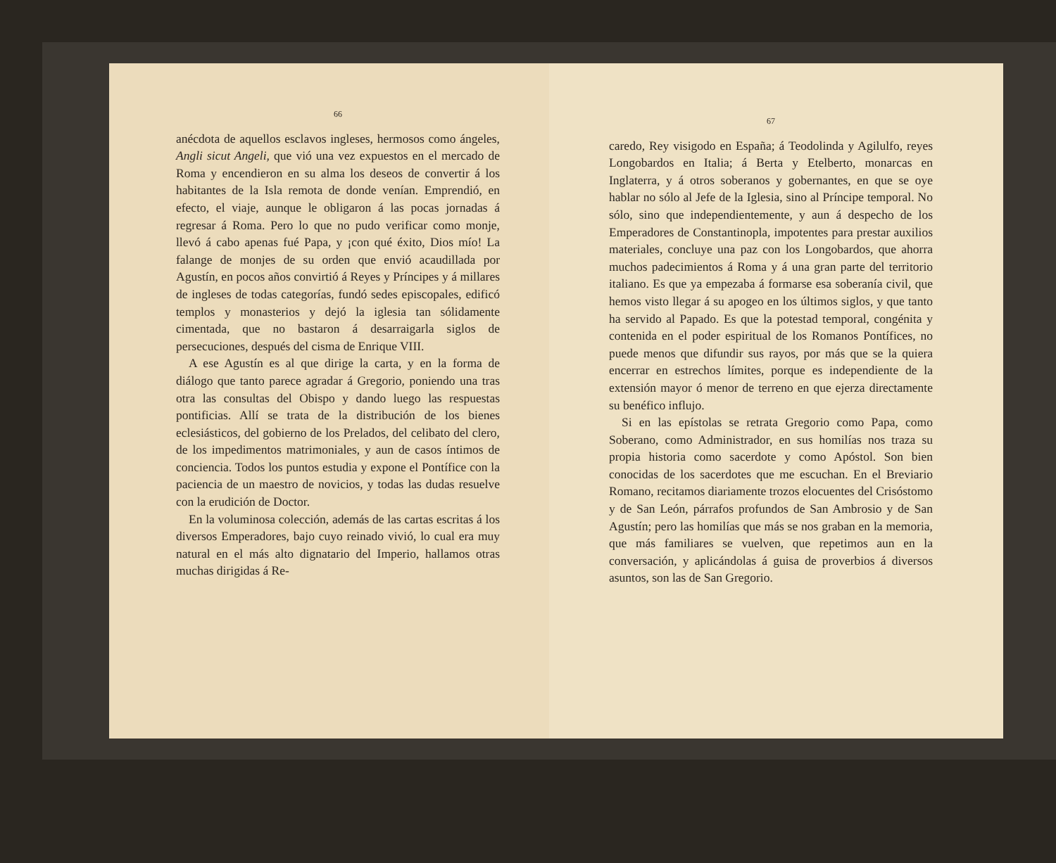66
anécdota de aquellos esclavos ingleses, hermosos como ángeles, Angli sicut Angeli, que vió una vez expuestos en el mercado de Roma y encendieron en su alma los deseos de convertir á los habitantes de la Isla remota de donde venían. Emprendió, en efecto, el viaje, aunque le obligaron á las pocas jornadas á regresar á Roma. Pero lo que no pudo verificar como monje, llevó á cabo apenas fué Papa, y ¡con qué éxito, Dios mío! La falange de monjes de su orden que envió acaudillada por Agustín, en pocos años convirtió á Reyes y Príncipes y á millares de ingleses de todas categorías, fundó sedes episcopales, edificó templos y monasterios y dejó la iglesia tan sólidamente cimentada, que no bastaron á desarraigarla siglos de persecuciones, después del cisma de Enrique VIII.
A ese Agustín es al que dirige la carta, y en la forma de diálogo que tanto parece agradar á Gregorio, poniendo una tras otra las consultas del Obispo y dando luego las respuestas pontificias. Allí se trata de la distribución de los bienes eclesiásticos, del gobierno de los Prelados, del celibato del clero, de los impedimentos matrimoniales, y aun de casos íntimos de conciencia. Todos los puntos estudia y expone el Pontífice con la paciencia de un maestro de novicios, y todas las dudas resuelve con la erudición de Doctor.
En la voluminosa colección, además de las cartas escritas á los diversos Emperadores, bajo cuyo reinado vivió, lo cual era muy natural en el más alto dignatario del Imperio, hallamos otras muchas dirigidas á Re-
67
caredo, Rey visigodo en España; á Teodolinda y Agilulfo, reyes Longobardos en Italia; á Berta y Etelberto, monarcas en Inglaterra, y á otros soberanos y gobernantes, en que se oye hablar no sólo al Jefe de la Iglesia, sino al Príncipe temporal. No sólo, sino que independientemente, y aun á despecho de los Emperadores de Constantinopla, impotentes para prestar auxilios materiales, concluye una paz con los Longobardos, que ahorra muchos padecimientos á Roma y á una gran parte del territorio italiano. Es que ya empezaba á formarse esa soberanía civil, que hemos visto llegar á su apogeo en los últimos siglos, y que tanto ha servido al Papado. Es que la potestad temporal, congénita y contenida en el poder espiritual de los Romanos Pontífices, no puede menos que difundir sus rayos, por más que se la quiera encerrar en estrechos límites, porque es independiente de la extensión mayor ó menor de terreno en que ejerza directamente su benéfico influjo.
Si en las epístolas se retrata Gregorio como Papa, como Soberano, como Administrador, en sus homilías nos traza su propia historia como sacerdote y como Apóstol. Son bien conocidas de los sacerdotes que me escuchan. En el Breviario Romano, recitamos diariamente trozos elocuentes del Crisóstomo y de San León, párrafos profundos de San Ambrosio y de San Agustín; pero las homilías que más se nos graban en la memoria, que más familiares se vuelven, que repetimos aun en la conversación, y aplicándolas á guisa de proverbios á diversos asuntos, son las de San Gregorio.